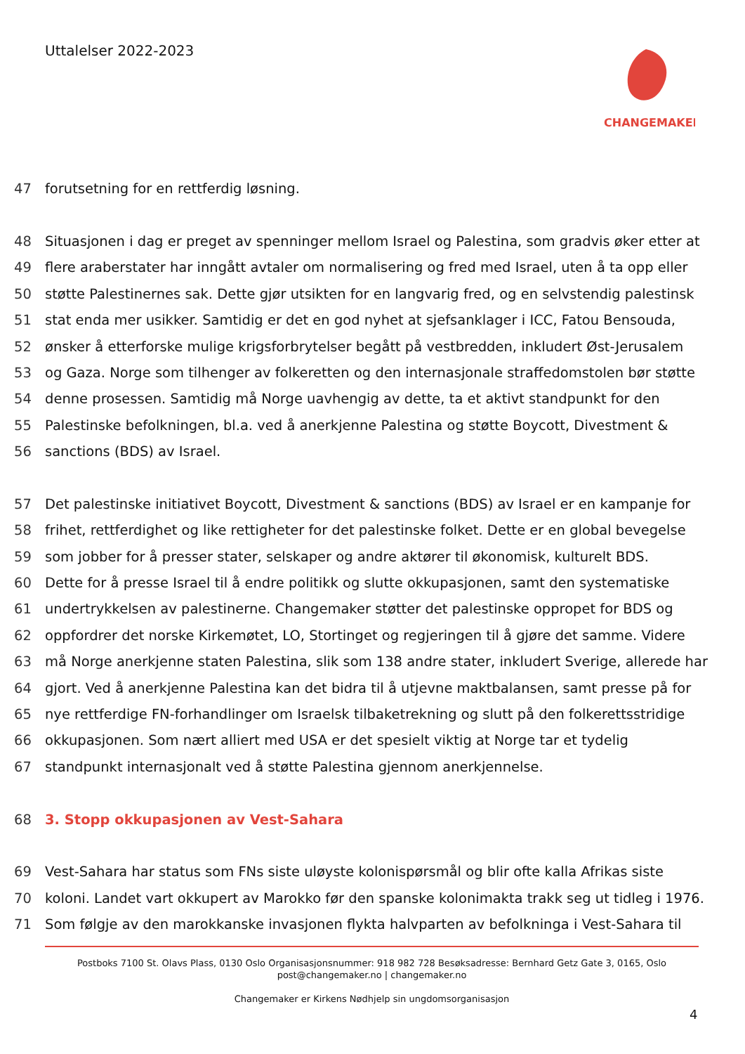Uttalelser 2022-2023
CHANGEMAKER
47 forutsetning for en rettferdig løsning.
48 Situasjonen i dag er preget av spenninger mellom Israel og Palestina, som gradvis øker etter at
49 flere araberstater har inngått avtaler om normalisering og fred med Israel, uten å ta opp eller
50 støtte Palestinernes sak. Dette gjør utsikten for en langvarig fred, og en selvstendig palestinsk
51 stat enda mer usikker. Samtidig er det en god nyhet at sjefsanklager i ICC, Fatou Bensouda,
52 ønsker å etterforske mulige krigsforbrytelser begått på vestbredden, inkludert Øst-Jerusalem
53 og Gaza. Norge som tilhenger av folkeretten og den internasjonale straffedomstolen bør støtte
54 denne prosessen. Samtidig må Norge uavhengig av dette, ta et aktivt standpunkt for den
55 Palestinske befolkningen, bl.a. ved å anerkjenne Palestina og støtte Boycott, Divestment &
56 sanctions (BDS) av Israel.
57 Det palestinske initiativet Boycott, Divestment & sanctions (BDS) av Israel er en kampanje for
58 frihet, rettferdighet og like rettigheter for det palestinske folket. Dette er en global bevegelse
59 som jobber for å presser stater, selskaper og andre aktører til økonomisk, kulturelt BDS.
60 Dette for å presse Israel til å endre politikk og slutte okkupasjonen, samt den systematiske
61 undertrykkelsen av palestinerne. Changemaker støtter det palestinske oppropet for BDS og
62 oppfordrer det norske Kirkemøtet, LO, Stortinget og regjeringen til å gjøre det samme. Videre
63 må Norge anerkjenne staten Palestina, slik som 138 andre stater, inkludert Sverige, allerede har
64 gjort. Ved å anerkjenne Palestina kan det bidra til å utjevne maktbalansen, samt presse på for
65 nye rettferdige FN-forhandlinger om Israelsk tilbaketrekning og slutt på den folkerettsstridige
66 okkupasjonen. Som nært alliert med USA er det spesielt viktig at Norge tar et tydelig
67 standpunkt internasjonalt ved å støtte Palestina gjennom anerkjennelse.
68 3. Stopp okkupasjonen av Vest-Sahara
69 Vest-Sahara har status som FNs siste uløyste kolonispørsmål og blir ofte kalla Afrikas siste
70 koloni. Landet vart okkupert av Marokko før den spanske kolonimakta trakk seg ut tidleg i 1976.
71 Som følgje av den marokkanske invasjonen flykta halvparten av befolkninga i Vest-Sahara til
Postboks 7100 St. Olavs Plass, 0130 Oslo Organisasjonsnummer: 918 982 728 Besøksadresse: Bernhard Getz Gate 3, 0165, Oslo
post@changemaker.no | changemaker.no
Changemaker er Kirkens Nødhjelp sin ungdomsorganisasjon
4